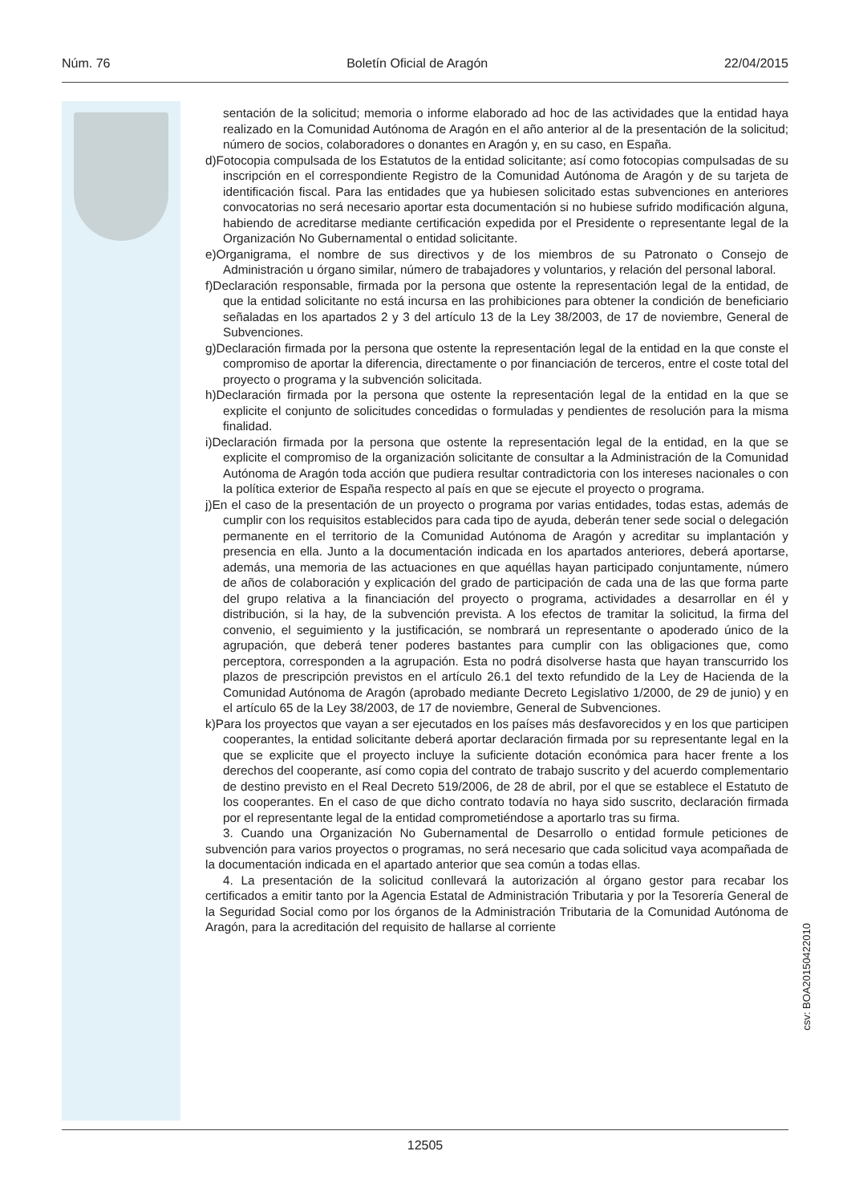Núm. 76 Boletín Oficial de Aragón 22/04/2015
sentación de la solicitud; memoria o informe elaborado ad hoc de las actividades que la entidad haya realizado en la Comunidad Autónoma de Aragón en el año anterior al de la presentación de la solicitud; número de socios, colaboradores o donantes en Aragón y, en su caso, en España.
d)Fotocopia compulsada de los Estatutos de la entidad solicitante; así como fotocopias compulsadas de su inscripción en el correspondiente Registro de la Comunidad Autónoma de Aragón y de su tarjeta de identificación fiscal. Para las entidades que ya hubiesen solicitado estas subvenciones en anteriores convocatorias no será necesario aportar esta documentación si no hubiese sufrido modificación alguna, habiendo de acreditarse mediante certificación expedida por el Presidente o representante legal de la Organización No Gubernamental o entidad solicitante.
e)Organigrama, el nombre de sus directivos y de los miembros de su Patronato o Consejo de Administración u órgano similar, número de trabajadores y voluntarios, y relación del personal laboral.
f)Declaración responsable, firmada por la persona que ostente la representación legal de la entidad, de que la entidad solicitante no está incursa en las prohibiciones para obtener la condición de beneficiario señaladas en los apartados 2 y 3 del artículo 13 de la Ley 38/2003, de 17 de noviembre, General de Subvenciones.
g)Declaración firmada por la persona que ostente la representación legal de la entidad en la que conste el compromiso de aportar la diferencia, directamente o por financiación de terceros, entre el coste total del proyecto o programa y la subvención solicitada.
h)Declaración firmada por la persona que ostente la representación legal de la entidad en la que se explicite el conjunto de solicitudes concedidas o formuladas y pendientes de resolución para la misma finalidad.
i)Declaración firmada por la persona que ostente la representación legal de la entidad, en la que se explicite el compromiso de la organización solicitante de consultar a la Administración de la Comunidad Autónoma de Aragón toda acción que pudiera resultar contradictoria con los intereses nacionales o con la política exterior de España respecto al país en que se ejecute el proyecto o programa.
j)En el caso de la presentación de un proyecto o programa por varias entidades, todas estas, además de cumplir con los requisitos establecidos para cada tipo de ayuda, deberán tener sede social o delegación permanente en el territorio de la Comunidad Autónoma de Aragón y acreditar su implantación y presencia en ella. Junto a la documentación indicada en los apartados anteriores, deberá aportarse, además, una memoria de las actuaciones en que aquéllas hayan participado conjuntamente, número de años de colaboración y explicación del grado de participación de cada una de las que forma parte del grupo relativa a la financiación del proyecto o programa, actividades a desarrollar en él y distribución, si la hay, de la subvención prevista. A los efectos de tramitar la solicitud, la firma del convenio, el seguimiento y la justificación, se nombrará un representante o apoderado único de la agrupación, que deberá tener poderes bastantes para cumplir con las obligaciones que, como perceptora, corresponden a la agrupación. Esta no podrá disolverse hasta que hayan transcurrido los plazos de prescripción previstos en el artículo 26.1 del texto refundido de la Ley de Hacienda de la Comunidad Autónoma de Aragón (aprobado mediante Decreto Legislativo 1/2000, de 29 de junio) y en el artículo 65 de la Ley 38/2003, de 17 de noviembre, General de Subvenciones.
k)Para los proyectos que vayan a ser ejecutados en los países más desfavorecidos y en los que participen cooperantes, la entidad solicitante deberá aportar declaración firmada por su representante legal en la que se explicite que el proyecto incluye la suficiente dotación económica para hacer frente a los derechos del cooperante, así como copia del contrato de trabajo suscrito y del acuerdo complementario de destino previsto en el Real Decreto 519/2006, de 28 de abril, por el que se establece el Estatuto de los cooperantes. En el caso de que dicho contrato todavía no haya sido suscrito, declaración firmada por el representante legal de la entidad comprometiéndose a aportarlo tras su firma.
3. Cuando una Organización No Gubernamental de Desarrollo o entidad formule peticiones de subvención para varios proyectos o programas, no será necesario que cada solicitud vaya acompañada de la documentación indicada en el apartado anterior que sea común a todas ellas.
4. La presentación de la solicitud conllevará la autorización al órgano gestor para recabar los certificados a emitir tanto por la Agencia Estatal de Administración Tributaria y por la Tesorería General de la Seguridad Social como por los órganos de la Administración Tributaria de la Comunidad Autónoma de Aragón, para la acreditación del requisito de hallarse al corriente
csv: BOA20150422010
12505